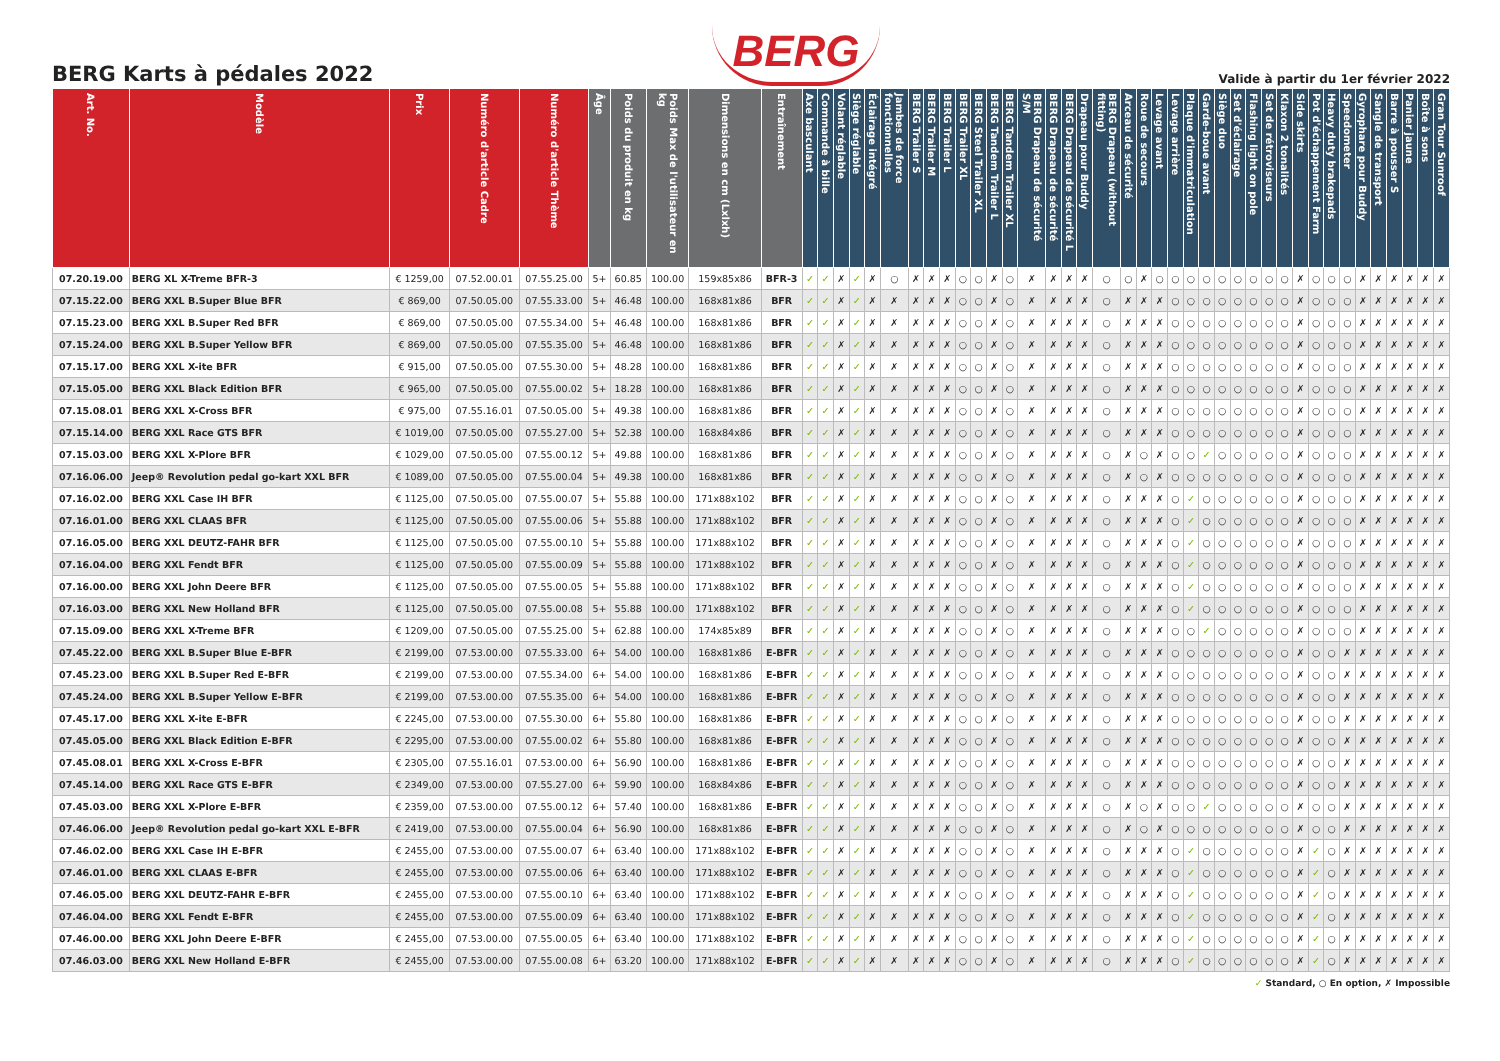BERG Karts à pédales 2022
BERG
Valide à partir du 1er février 2022
| Art. No. | Modèle | Prix | Numéro d'article Cadre | Numéro d'article Thème | Âge | Poids du produit en kg | Poids Max de l'utilisateur en kg | Dimensions en cm (Lxlxh) | Entraînement | Axe basculant | Commande à bille | Volant réglable | Siège réglable | Éclairage intégré | Jambes de force fonctionnelles | BERG Trailer S | BERG Trailer M | BERG Trailer L | BERG Trailer XL | BERG Steel Trailer XL | BERG Tandem Trailer L | BERG Tandem Trailer XL | BERG Drapeau de sécurité S/M | BERG Drapeau de sécurité | BERG Drapeau de sécurité L | Drapeau pour Buddy | BERG Drapeau (without fitting) | Arceau de sécurité | Roue de secours | Levage avant | Levage arrière | Plaque d'immatriculation | Garde-boue avant | Siège duo | Set d'éclairage | Flashing light on pole | Set de rétroviseurs | Klaxon 2 tonalités | Side skirts | Pot d'échappement Farm | Heavy duty brakepads | Speedometer | Gyrophare pour Buddy | Sangle de transport | Barre à pousser S | Panier jaune | Boîte à sons | Gran Tour Sunroof |
| --- | --- | --- | --- | --- | --- | --- | --- | --- | --- | --- | --- | --- | --- | --- | --- | --- | --- | --- | --- | --- | --- | --- | --- | --- | --- | --- | --- | --- | --- | --- | --- | --- | --- | --- | --- | --- | --- | --- | --- | --- | --- | --- | --- | --- | --- | --- | --- | --- |
| 07.20.19.00 | BERG XL X-Treme BFR-3 | € 1259,00 | 07.52.00.01 | 07.55.25.00 | 5+ | 60.85 | 100.00 | 159x85x86 | BFR-3 | ✓ | ✓ | ✗ | ✓ | ✗ | ○ | ✗ | ✗ | ✗ | ○ | ○ | ✗ | ○ | ✗ | ✗ | ✗ | ✗ | ○ | ○ | ✗ | ○ | ○ | ○ | ○ | ○ | ○ | ○ | ○ | ○ | ✗ | ○ | ○ | ○ | ✗ | ✗ | ✗ | ✗ | ✗ | ✗ |
| 07.15.22.00 | BERG XXL B.Super Blue BFR | € 869,00 | 07.50.05.00 | 07.55.33.00 | 5+ | 46.48 | 100.00 | 168x81x86 | BFR | ✓ | ✓ | ✗ | ✓ | ✗ | ✗ | ✗ | ✗ | ✗ | ○ | ○ | ✗ | ○ | ✗ | ✗ | ✗ | ✗ | ○ | ✗ | ✗ | ✗ | ○ | ○ | ○ | ○ | ○ | ○ | ○ | ○ | ✗ | ○ | ○ | ○ | ✗ | ✗ | ✗ | ✗ | ✗ | ✗ |
| 07.15.23.00 | BERG XXL B.Super Red BFR | € 869,00 | 07.50.05.00 | 07.55.34.00 | 5+ | 46.48 | 100.00 | 168x81x86 | BFR | ✓ | ✓ | ✗ | ✓ | ✗ | ✗ | ✗ | ✗ | ✗ | ○ | ○ | ✗ | ○ | ✗ | ✗ | ✗ | ✗ | ○ | ✗ | ✗ | ✗ | ○ | ○ | ○ | ○ | ○ | ○ | ○ | ○ | ✗ | ○ | ○ | ○ | ✗ | ✗ | ✗ | ✗ | ✗ | ✗ |
| 07.15.24.00 | BERG XXL B.Super Yellow BFR | € 869,00 | 07.50.05.00 | 07.55.35.00 | 5+ | 46.48 | 100.00 | 168x81x86 | BFR | ✓ | ✓ | ✗ | ✓ | ✗ | ✗ | ✗ | ✗ | ✗ | ○ | ○ | ✗ | ○ | ✗ | ✗ | ✗ | ✗ | ○ | ✗ | ✗ | ✗ | ○ | ○ | ○ | ○ | ○ | ○ | ○ | ○ | ✗ | ○ | ○ | ○ | ✗ | ✗ | ✗ | ✗ | ✗ | ✗ |
| 07.15.17.00 | BERG XXL X-ite BFR | € 915,00 | 07.50.05.00 | 07.55.30.00 | 5+ | 48.28 | 100.00 | 168x81x86 | BFR | ✓ | ✓ | ✗ | ✓ | ✗ | ✗ | ✗ | ✗ | ✗ | ○ | ○ | ✗ | ○ | ✗ | ✗ | ✗ | ✗ | ○ | ✗ | ✗ | ✗ | ○ | ○ | ○ | ○ | ○ | ○ | ○ | ○ | ✗ | ○ | ○ | ○ | ✗ | ✗ | ✗ | ✗ | ✗ | ✗ |
| 07.15.05.00 | BERG XXL Black Edition BFR | € 965,00 | 07.50.05.00 | 07.55.00.02 | 5+ | 18.28 | 100.00 | 168x81x86 | BFR | ✓ | ✓ | ✗ | ✓ | ✗ | ✗ | ✗ | ✗ | ✗ | ○ | ○ | ✗ | ○ | ✗ | ✗ | ✗ | ✗ | ○ | ✗ | ✗ | ✗ | ○ | ○ | ○ | ○ | ○ | ○ | ○ | ○ | ✗ | ○ | ○ | ○ | ✗ | ✗ | ✗ | ✗ | ✗ | ✗ |
| 07.15.08.01 | BERG XXL X-Cross BFR | € 975,00 | 07.55.16.01 | 07.50.05.00 | 5+ | 49.38 | 100.00 | 168x81x86 | BFR | ✓ | ✓ | ✗ | ✓ | ✗ | ✗ | ✗ | ✗ | ✗ | ○ | ○ | ✗ | ○ | ✗ | ✗ | ✗ | ✗ | ○ | ✗ | ✗ | ✗ | ○ | ○ | ○ | ○ | ○ | ○ | ○ | ○ | ✗ | ○ | ○ | ○ | ✗ | ✗ | ✗ | ✗ | ✗ | ✗ |
| 07.15.14.00 | BERG XXL Race GTS BFR | € 1019,00 | 07.50.05.00 | 07.55.27.00 | 5+ | 52.38 | 100.00 | 168x84x86 | BFR | ✓ | ✓ | ✗ | ✓ | ✗ | ✗ | ✗ | ✗ | ✗ | ○ | ○ | ✗ | ○ | ✗ | ✗ | ✗ | ✗ | ○ | ✗ | ✗ | ✗ | ○ | ○ | ○ | ○ | ○ | ○ | ○ | ○ | ✗ | ○ | ○ | ○ | ✗ | ✗ | ✗ | ✗ | ✗ | ✗ |
| 07.15.03.00 | BERG XXL X-Plore BFR | € 1029,00 | 07.50.05.00 | 07.55.00.12 | 5+ | 49.88 | 100.00 | 168x81x86 | BFR | ✓ | ✓ | ✗ | ✓ | ✗ | ✗ | ✗ | ✗ | ✗ | ○ | ○ | ✗ | ○ | ✗ | ✗ | ✗ | ✗ | ○ | ✗ | ○ | ✗ | ○ | ○ | ✓ | ○ | ○ | ○ | ○ | ○ | ✗ | ○ | ○ | ○ | ✗ | ✗ | ✗ | ✗ | ✗ | ✗ |
| 07.16.06.00 | Jeep® Revolution pedal go-kart XXL BFR | € 1089,00 | 07.50.05.00 | 07.55.00.04 | 5+ | 49.38 | 100.00 | 168x81x86 | BFR | ✓ | ✓ | ✗ | ✓ | ✗ | ✗ | ✗ | ✗ | ✗ | ○ | ○ | ✗ | ○ | ✗ | ✗ | ✗ | ✗ | ○ | ✗ | ○ | ✗ | ○ | ○ | ○ | ○ | ○ | ○ | ○ | ○ | ✗ | ○ | ○ | ○ | ✗ | ✗ | ✗ | ✗ | ✗ | ✗ |
| 07.16.02.00 | BERG XXL Case IH BFR | € 1125,00 | 07.50.05.00 | 07.55.00.07 | 5+ | 55.88 | 100.00 | 171x88x102 | BFR | ✓ | ✓ | ✗ | ✓ | ✗ | ✗ | ✗ | ✗ | ✗ | ○ | ○ | ✗ | ○ | ✗ | ✗ | ✗ | ✗ | ○ | ✗ | ✗ | ✗ | ○ | ✓ | ○ | ○ | ○ | ○ | ○ | ○ | ✗ | ○ | ○ | ○ | ✗ | ✗ | ✗ | ✗ | ✗ | ✗ |
| 07.16.01.00 | BERG XXL CLAAS BFR | € 1125,00 | 07.50.05.00 | 07.55.00.06 | 5+ | 55.88 | 100.00 | 171x88x102 | BFR | ✓ | ✓ | ✗ | ✓ | ✗ | ✗ | ✗ | ✗ | ✗ | ○ | ○ | ✗ | ○ | ✗ | ✗ | ✗ | ✗ | ○ | ✗ | ✗ | ✗ | ○ | ✓ | ○ | ○ | ○ | ○ | ○ | ○ | ✗ | ○ | ○ | ○ | ✗ | ✗ | ✗ | ✗ | ✗ | ✗ |
| 07.16.05.00 | BERG XXL DEUTZ-FAHR BFR | € 1125,00 | 07.50.05.00 | 07.55.00.10 | 5+ | 55.88 | 100.00 | 171x88x102 | BFR | ✓ | ✓ | ✗ | ✓ | ✗ | ✗ | ✗ | ✗ | ✗ | ○ | ○ | ✗ | ○ | ✗ | ✗ | ✗ | ✗ | ○ | ✗ | ✗ | ✗ | ○ | ✓ | ○ | ○ | ○ | ○ | ○ | ○ | ✗ | ○ | ○ | ○ | ✗ | ✗ | ✗ | ✗ | ✗ | ✗ |
| 07.16.04.00 | BERG XXL Fendt BFR | € 1125,00 | 07.50.05.00 | 07.55.00.09 | 5+ | 55.88 | 100.00 | 171x88x102 | BFR | ✓ | ✓ | ✗ | ✓ | ✗ | ✗ | ✗ | ✗ | ✗ | ○ | ○ | ✗ | ○ | ✗ | ✗ | ✗ | ✗ | ○ | ✗ | ✗ | ✗ | ○ | ✓ | ○ | ○ | ○ | ○ | ○ | ○ | ✗ | ○ | ○ | ○ | ✗ | ✗ | ✗ | ✗ | ✗ | ✗ |
| 07.16.00.00 | BERG XXL John Deere BFR | € 1125,00 | 07.50.05.00 | 07.55.00.05 | 5+ | 55.88 | 100.00 | 171x88x102 | BFR | ✓ | ✓ | ✗ | ✓ | ✗ | ✗ | ✗ | ✗ | ✗ | ○ | ○ | ✗ | ○ | ✗ | ✗ | ✗ | ✗ | ○ | ✗ | ✗ | ✗ | ○ | ✓ | ○ | ○ | ○ | ○ | ○ | ○ | ✗ | ○ | ○ | ○ | ✗ | ✗ | ✗ | ✗ | ✗ | ✗ |
| 07.16.03.00 | BERG XXL New Holland BFR | € 1125,00 | 07.50.05.00 | 07.55.00.08 | 5+ | 55.88 | 100.00 | 171x88x102 | BFR | ✓ | ✓ | ✗ | ✓ | ✗ | ✗ | ✗ | ✗ | ✗ | ○ | ○ | ✗ | ○ | ✗ | ✗ | ✗ | ✗ | ○ | ✗ | ✗ | ✗ | ○ | ✓ | ○ | ○ | ○ | ○ | ○ | ○ | ✗ | ○ | ○ | ○ | ✗ | ✗ | ✗ | ✗ | ✗ | ✗ |
| 07.15.09.00 | BERG XXL X-Treme BFR | € 1209,00 | 07.50.05.00 | 07.55.25.00 | 5+ | 62.88 | 100.00 | 174x85x89 | BFR | ✓ | ✓ | ✗ | ✓ | ✗ | ✗ | ✗ | ✗ | ✗ | ○ | ○ | ✗ | ○ | ✗ | ✗ | ✗ | ✗ | ○ | ✗ | ✗ | ✗ | ○ | ○ | ✓ | ○ | ○ | ○ | ○ | ○ | ✗ | ○ | ○ | ○ | ✗ | ✗ | ✗ | ✗ | ✗ | ✗ |
| 07.45.22.00 | BERG XXL B.Super Blue E-BFR | € 2199,00 | 07.53.00.00 | 07.55.33.00 | 6+ | 54.00 | 100.00 | 168x81x86 | E-BFR | ✓ | ✓ | ✗ | ✓ | ✗ | ✗ | ✗ | ✗ | ✗ | ○ | ○ | ✗ | ○ | ✗ | ✗ | ✗ | ✗ | ○ | ✗ | ✗ | ✗ | ○ | ○ | ○ | ○ | ○ | ○ | ○ | ○ | ✗ | ○ | ○ | ✗ | ✗ | ✗ | ✗ | ✗ | ✗ | ✗ |
| 07.45.23.00 | BERG XXL B.Super Red E-BFR | € 2199,00 | 07.53.00.00 | 07.55.34.00 | 6+ | 54.00 | 100.00 | 168x81x86 | E-BFR | ✓ | ✓ | ✗ | ✓ | ✗ | ✗ | ✗ | ✗ | ✗ | ○ | ○ | ✗ | ○ | ✗ | ✗ | ✗ | ✗ | ○ | ✗ | ✗ | ✗ | ○ | ○ | ○ | ○ | ○ | ○ | ○ | ○ | ✗ | ○ | ○ | ✗ | ✗ | ✗ | ✗ | ✗ | ✗ | ✗ |
| 07.45.24.00 | BERG XXL B.Super Yellow E-BFR | € 2199,00 | 07.53.00.00 | 07.55.35.00 | 6+ | 54.00 | 100.00 | 168x81x86 | E-BFR | ✓ | ✓ | ✗ | ✓ | ✗ | ✗ | ✗ | ✗ | ✗ | ○ | ○ | ✗ | ○ | ✗ | ✗ | ✗ | ✗ | ○ | ✗ | ✗ | ✗ | ○ | ○ | ○ | ○ | ○ | ○ | ○ | ○ | ✗ | ○ | ○ | ✗ | ✗ | ✗ | ✗ | ✗ | ✗ | ✗ |
| 07.45.17.00 | BERG XXL X-ite E-BFR | € 2245,00 | 07.53.00.00 | 07.55.30.00 | 6+ | 55.80 | 100.00 | 168x81x86 | E-BFR | ✓ | ✓ | ✗ | ✓ | ✗ | ✗ | ✗ | ✗ | ✗ | ○ | ○ | ✗ | ○ | ✗ | ✗ | ✗ | ✗ | ○ | ✗ | ✗ | ✗ | ○ | ○ | ○ | ○ | ○ | ○ | ○ | ○ | ✗ | ○ | ○ | ✗ | ✗ | ✗ | ✗ | ✗ | ✗ | ✗ |
| 07.45.05.00 | BERG XXL Black Edition E-BFR | € 2295,00 | 07.53.00.00 | 07.55.00.02 | 6+ | 55.80 | 100.00 | 168x81x86 | E-BFR | ✓ | ✓ | ✗ | ✓ | ✗ | ✗ | ✗ | ✗ | ✗ | ○ | ○ | ✗ | ○ | ✗ | ✗ | ✗ | ✗ | ○ | ✗ | ✗ | ✗ | ○ | ○ | ○ | ○ | ○ | ○ | ○ | ○ | ✗ | ○ | ○ | ✗ | ✗ | ✗ | ✗ | ✗ | ✗ | ✗ |
| 07.45.08.01 | BERG XXL X-Cross E-BFR | € 2305,00 | 07.55.16.01 | 07.53.00.00 | 6+ | 56.90 | 100.00 | 168x81x86 | E-BFR | ✓ | ✓ | ✗ | ✓ | ✗ | ✗ | ✗ | ✗ | ✗ | ○ | ○ | ✗ | ○ | ✗ | ✗ | ✗ | ✗ | ○ | ✗ | ✗ | ✗ | ○ | ○ | ○ | ○ | ○ | ○ | ○ | ○ | ✗ | ○ | ○ | ✗ | ✗ | ✗ | ✗ | ✗ | ✗ | ✗ |
| 07.45.14.00 | BERG XXL Race GTS E-BFR | € 2349,00 | 07.53.00.00 | 07.55.27.00 | 6+ | 59.90 | 100.00 | 168x84x86 | E-BFR | ✓ | ✓ | ✗ | ✓ | ✗ | ✗ | ✗ | ✗ | ✗ | ○ | ○ | ✗ | ○ | ✗ | ✗ | ✗ | ✗ | ○ | ✗ | ✗ | ✗ | ○ | ○ | ○ | ○ | ○ | ○ | ○ | ○ | ✗ | ○ | ○ | ✗ | ✗ | ✗ | ✗ | ✗ | ✗ | ✗ |
| 07.45.03.00 | BERG XXL X-Plore E-BFR | € 2359,00 | 07.53.00.00 | 07.55.00.12 | 6+ | 57.40 | 100.00 | 168x81x86 | E-BFR | ✓ | ✓ | ✗ | ✓ | ✗ | ✗ | ✗ | ✗ | ✗ | ○ | ○ | ✗ | ○ | ✗ | ✗ | ✗ | ✗ | ○ | ✗ | ○ | ✗ | ○ | ○ | ✓ | ○ | ○ | ○ | ○ | ○ | ✗ | ○ | ○ | ✗ | ✗ | ✗ | ✗ | ✗ | ✗ | ✗ |
| 07.46.06.00 | Jeep® Revolution pedal go-kart XXL E-BFR | € 2419,00 | 07.53.00.00 | 07.55.00.04 | 6+ | 56.90 | 100.00 | 168x81x86 | E-BFR | ✓ | ✓ | ✗ | ✓ | ✗ | ✗ | ✗ | ✗ | ✗ | ○ | ○ | ✗ | ○ | ✗ | ✗ | ✗ | ✗ | ○ | ✗ | ○ | ✗ | ○ | ○ | ○ | ○ | ○ | ○ | ○ | ○ | ✗ | ○ | ○ | ✗ | ✗ | ✗ | ✗ | ✗ | ✗ | ✗ |
| 07.46.02.00 | BERG XXL Case IH E-BFR | € 2455,00 | 07.53.00.00 | 07.55.00.07 | 6+ | 63.40 | 100.00 | 171x88x102 | E-BFR | ✓ | ✓ | ✗ | ✓ | ✗ | ✗ | ✗ | ✗ | ✗ | ○ | ○ | ✗ | ○ | ✗ | ✗ | ✗ | ✗ | ○ | ✗ | ✗ | ✗ | ○ | ✓ | ○ | ○ | ○ | ○ | ○ | ○ | ✗ | ✓ | ○ | ✗ | ✗ | ✗ | ✗ | ✗ | ✗ | ✗ |
| 07.46.01.00 | BERG XXL CLAAS E-BFR | € 2455,00 | 07.53.00.00 | 07.55.00.06 | 6+ | 63.40 | 100.00 | 171x88x102 | E-BFR | ✓ | ✓ | ✗ | ✓ | ✗ | ✗ | ✗ | ✗ | ✗ | ○ | ○ | ✗ | ○ | ✗ | ✗ | ✗ | ✗ | ○ | ✗ | ✗ | ✗ | ○ | ✓ | ○ | ○ | ○ | ○ | ○ | ○ | ✗ | ✓ | ○ | ✗ | ✗ | ✗ | ✗ | ✗ | ✗ | ✗ |
| 07.46.05.00 | BERG XXL DEUTZ-FAHR E-BFR | € 2455,00 | 07.53.00.00 | 07.55.00.10 | 6+ | 63.40 | 100.00 | 171x88x102 | E-BFR | ✓ | ✓ | ✗ | ✓ | ✗ | ✗ | ✗ | ✗ | ✗ | ○ | ○ | ✗ | ○ | ✗ | ✗ | ✗ | ✗ | ○ | ✗ | ✗ | ✗ | ○ | ✓ | ○ | ○ | ○ | ○ | ○ | ○ | ✗ | ✓ | ○ | ✗ | ✗ | ✗ | ✗ | ✗ | ✗ | ✗ |
| 07.46.04.00 | BERG XXL Fendt E-BFR | € 2455,00 | 07.53.00.00 | 07.55.00.09 | 6+ | 63.40 | 100.00 | 171x88x102 | E-BFR | ✓ | ✓ | ✗ | ✓ | ✗ | ✗ | ✗ | ✗ | ✗ | ○ | ○ | ✗ | ○ | ✗ | ✗ | ✗ | ✗ | ○ | ✗ | ✗ | ✗ | ○ | ✓ | ○ | ○ | ○ | ○ | ○ | ○ | ✗ | ✓ | ○ | ✗ | ✗ | ✗ | ✗ | ✗ | ✗ | ✗ |
| 07.46.00.00 | BERG XXL John Deere E-BFR | € 2455,00 | 07.53.00.00 | 07.55.00.05 | 6+ | 63.40 | 100.00 | 171x88x102 | E-BFR | ✓ | ✓ | ✗ | ✓ | ✗ | ✗ | ✗ | ✗ | ✗ | ○ | ○ | ✗ | ○ | ✗ | ✗ | ✗ | ✗ | ○ | ✗ | ✗ | ✗ | ○ | ✓ | ○ | ○ | ○ | ○ | ○ | ○ | ✗ | ✓ | ○ | ✗ | ✗ | ✗ | ✗ | ✗ | ✗ | ✗ |
| 07.46.03.00 | BERG XXL New Holland E-BFR | € 2455,00 | 07.53.00.00 | 07.55.00.08 | 6+ | 63.20 | 100.00 | 171x88x102 | E-BFR | ✓ | ✓ | ✗ | ✓ | ✗ | ✗ | ✗ | ✗ | ✗ | ○ | ○ | ✗ | ○ | ✗ | ✗ | ✗ | ✗ | ○ | ✗ | ✗ | ✗ | ○ | ✓ | ○ | ○ | ○ | ○ | ○ | ○ | ✗ | ✓ | ○ | ✗ | ✗ | ✗ | ✗ | ✗ | ✗ | ✗ |
✓ Standard, ○ En option, ✗ Impossible